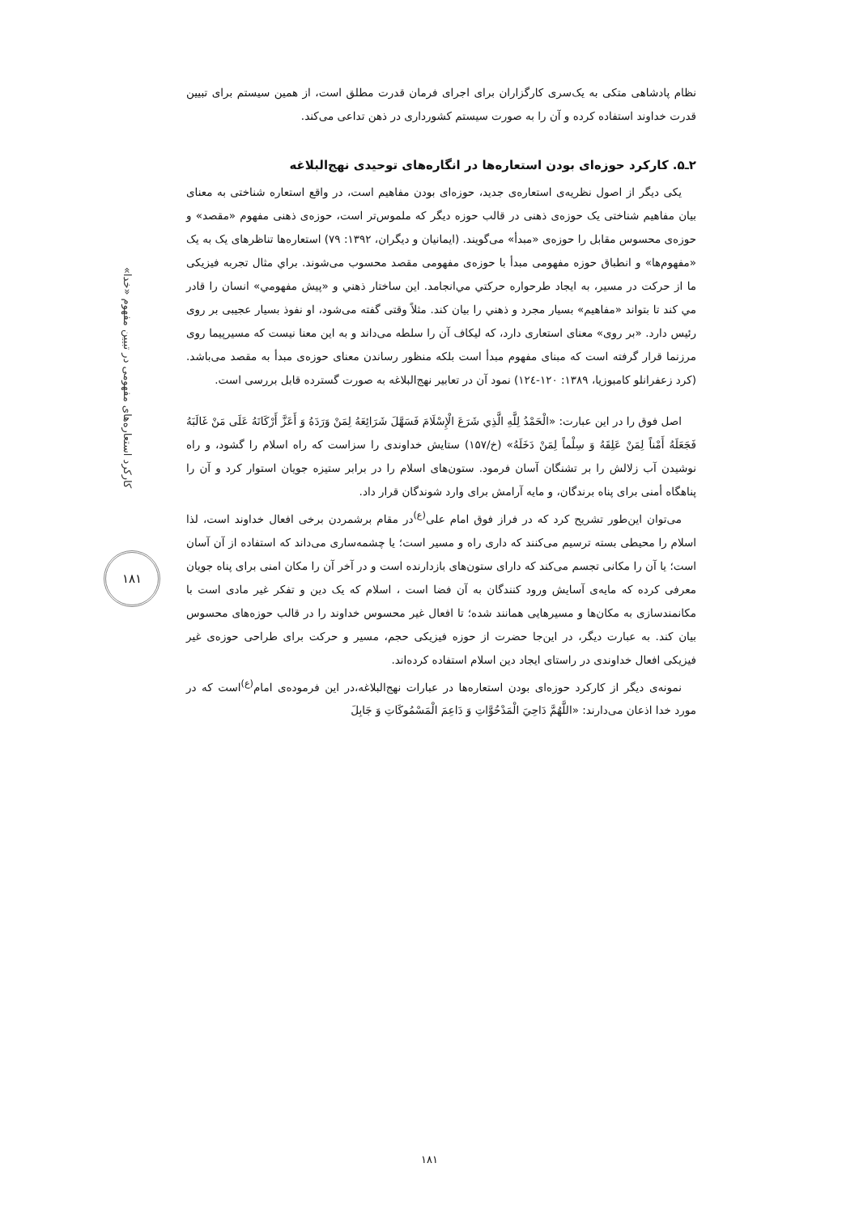نظام پادشاهی متکی به یک‌سری کارگزاران برای اجرای فرمان قدرت مطلق است، از همین سیستم برای تبیین قدرت خداوند استفاده کرده و آن را به صورت سیستم کشورداری در ذهن تداعی می‌کند.
۲ـ۵. کارکرد حوزه‌ای بودن استعاره‌ها در انگاره‌های توحیدی نهج‌البلاغه
یکی دیگر از اصول نظریه‌ی استعاره‌ی جدید، حوزه‌ای بودن مفاهیم است، در واقع استعاره شناختی به معنای بیان مفاهیم شناختی یک حوزه‌ی ذهنی در قالب حوزه دیگر که ملموس‌تر است، حوزه‌ی ذهنی مفهوم «مقصد» و حوزه‌ی محسوس مقابل را حوزه‌ی «مبدأ» می‌گویند. (ایمانیان و دیگران، ۱۳۹۲: ۷۹) استعاره‌ها تناظرهای یک به یک «مفهوم‌ها» و انطباق حوزه مفهومی مبدأ با حوزه‌ی مفهومی مقصد محسوب می‌شوند. براي مثال تجربه فیزیکی ما از حرکت در مسیر، به ایجاد طرحواره حرکتي مي‌انجامد. این ساختار ذهني و «پیش مفهومي» انسان را قادر مي کند تا بتواند «مفاهیم» بسیار مجرد و ذهني را بیان کند. مثلاً وقتی گفته می‌شود، او نفوذ بسیار عجیبی بر روی رئیس دارد. «بر روی» معنای استعاری دارد، که لیکاف آن را سلطه می‌داند و به این معنا نیست که مسیرپیما روی مرزنما قرار گرفته است که مبنای مفهوم مبدأ است بلکه منظور رساندن معنای حوزه‌ی مبدأ به مقصد می‌باشد.(کرد زعفرانلو کامبوزیا، ۱۳۸۹: ۱۲۰-۱۲٤) نمود آن در تعابیر نهج‌البلاغه به صورت گسترده قابل بررسی است.
اصل فوق را در این عبارت: «الْحَمْدُ لِلَّهِ الَّذِي شَرَعَ الْإِسْلَامَ فَسَهَّلَ شَرَائِعَهُ لِمَنْ وَرَدَهُ وَ أَعَزَّ أَرْكَانَهُ عَلَى مَنْ غَالَبَهُ فَجَعَلَهُ أَمْناً لِمَنْ عَلِقَهُ وَ سِلْماً لِمَنْ دَخَلَهُ» (خ/۱۵۷) ستایش خداوندی را سزاست که راه اسلام را گشود، و راه نوشیدن آب زلالش را بر تشنگان آسان فرمود. ستون‌های اسلام را در برابر ستیزه جویان استوار کرد و آن را پناهگاه أمنی برای پناه برندگان، و مایه آرامش برای وارد شوندگان قرار داد.
می‌توان این‌طور تشریح کرد که در فراز فوق امام علی<sup>(ع)</sup>در مقام برشمردن برخی افعال خداوند است، لذا اسلام را محیطی بسته ترسیم می‌کنند که داری راه و مسیر است؛ یا چشمه‌ساری می‌داند که استفاده از آن آسان است؛ یا آن را مکانی تجسم می‌کند که دارای ستون‌های بازدارنده است و در آخر آن را مکان امنی برای پناه جویان معرفی کرده که مایه‌ی آسایش ورود کنندگان به آن فضا است ، اسلام که یک دین و تفکر غیر مادی است با مکانمندسازی به مکان‌ها و مسیرهایی همانند شده؛ تا افعال غیر محسوس خداوند را در قالب حوزه‌های محسوس بیان کند. به عبارت دیگر، در این‌جا حضرت از حوزه فیزیکی حجم، مسیر و حرکت برای طراحی حوزه‌ی غیر فیزیکی افعال خداوندی در راستای ایجاد دین اسلام استفاده کرده‌اند.
نمونه‌ی دیگر از کارکرد حوزه‌ای بودن استعاره‌ها در عبارات نهج‌البلاغه،در این فرموده‌ی امام<sup>(ع)</sup>است که در مورد خدا اذعان می‌دارند: «اللَّهُمَّ دَاحِيَ الْمَدْحُوَّاتِ وَ دَاعِمَ الْمَسْمُوكَاتِ وَ جَابِلَ
کارکرد استعاره‌های مفهومی در تبیین مفهوم «خدا»
۱۸۱
۱۸۱